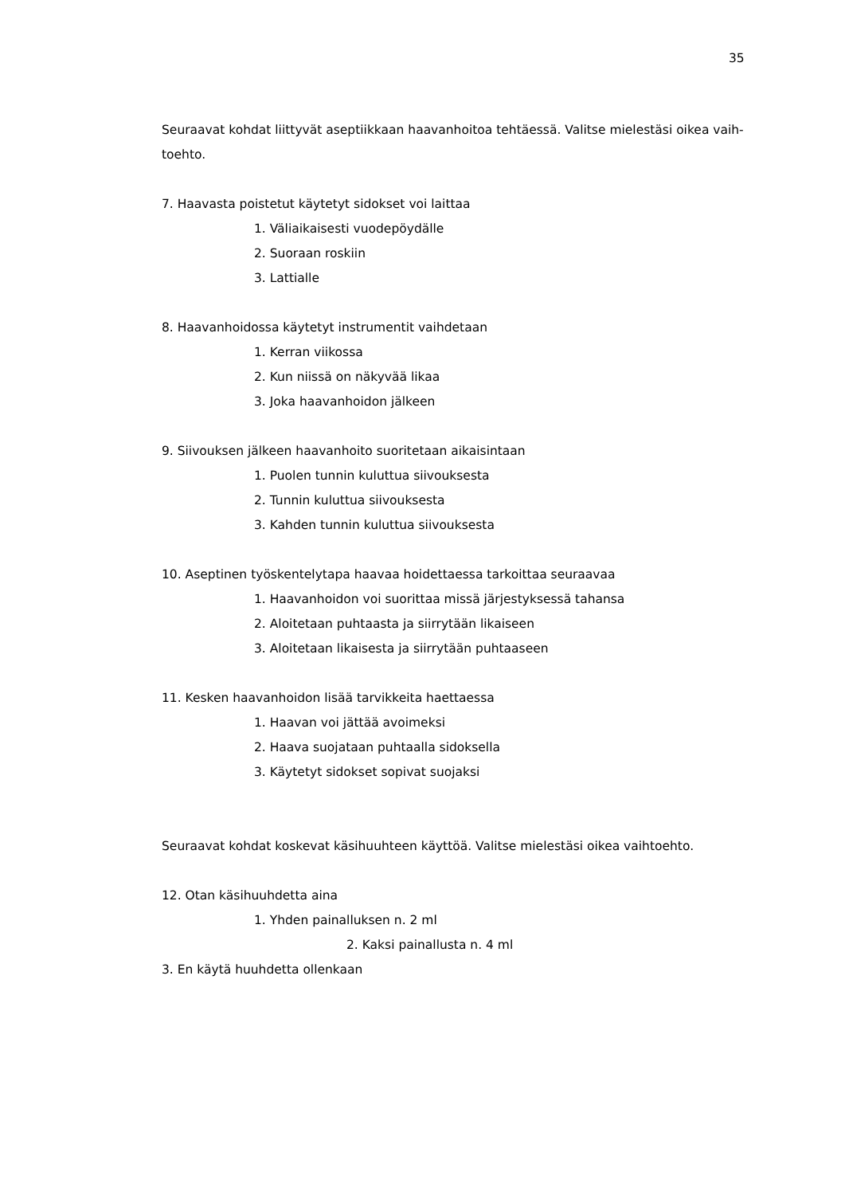35
Seuraavat kohdat liittyvät aseptiikkaan haavanhoitoa tehtäessä. Valitse mielestäsi oikea vaih-toehto.
7. Haavasta poistetut käytetyt sidokset voi laittaa
1. Väliaikaisesti vuodepöydälle
2. Suoraan roskiin
3. Lattialle
8. Haavanhoidossa käytetyt instrumentit vaihdetaan
1. Kerran viikossa
2. Kun niissä on näkyvää likaa
3. Joka haavanhoidon jälkeen
9. Siivouksen jälkeen haavanhoito suoritetaan aikaisintaan
1. Puolen tunnin kuluttua siivouksesta
2. Tunnin kuluttua siivouksesta
3. Kahden tunnin kuluttua siivouksesta
10. Aseptinen työskentelytapa haavaa hoidettaessa tarkoittaa seuraavaa
1. Haavanhoidon voi suorittaa missä järjestyksessä tahansa
2. Aloitetaan puhtaasta ja siirrytään likaiseen
3. Aloitetaan likaisesta ja siirrytään puhtaaseen
11. Kesken haavanhoidon lisää tarvikkeita haettaessa
1. Haavan voi jättää avoimeksi
2. Haava suojataan puhtaalla sidoksella
3. Käytetyt sidokset sopivat suojaksi
Seuraavat kohdat koskevat käsihuuhteen käyttöä. Valitse mielestäsi oikea vaihtoehto.
12. Otan käsihuuhdetta aina
1. Yhden painalluksen n. 2 ml
2. Kaksi painallusta n. 4 ml
3. En käytä huuhdetta ollenkaan